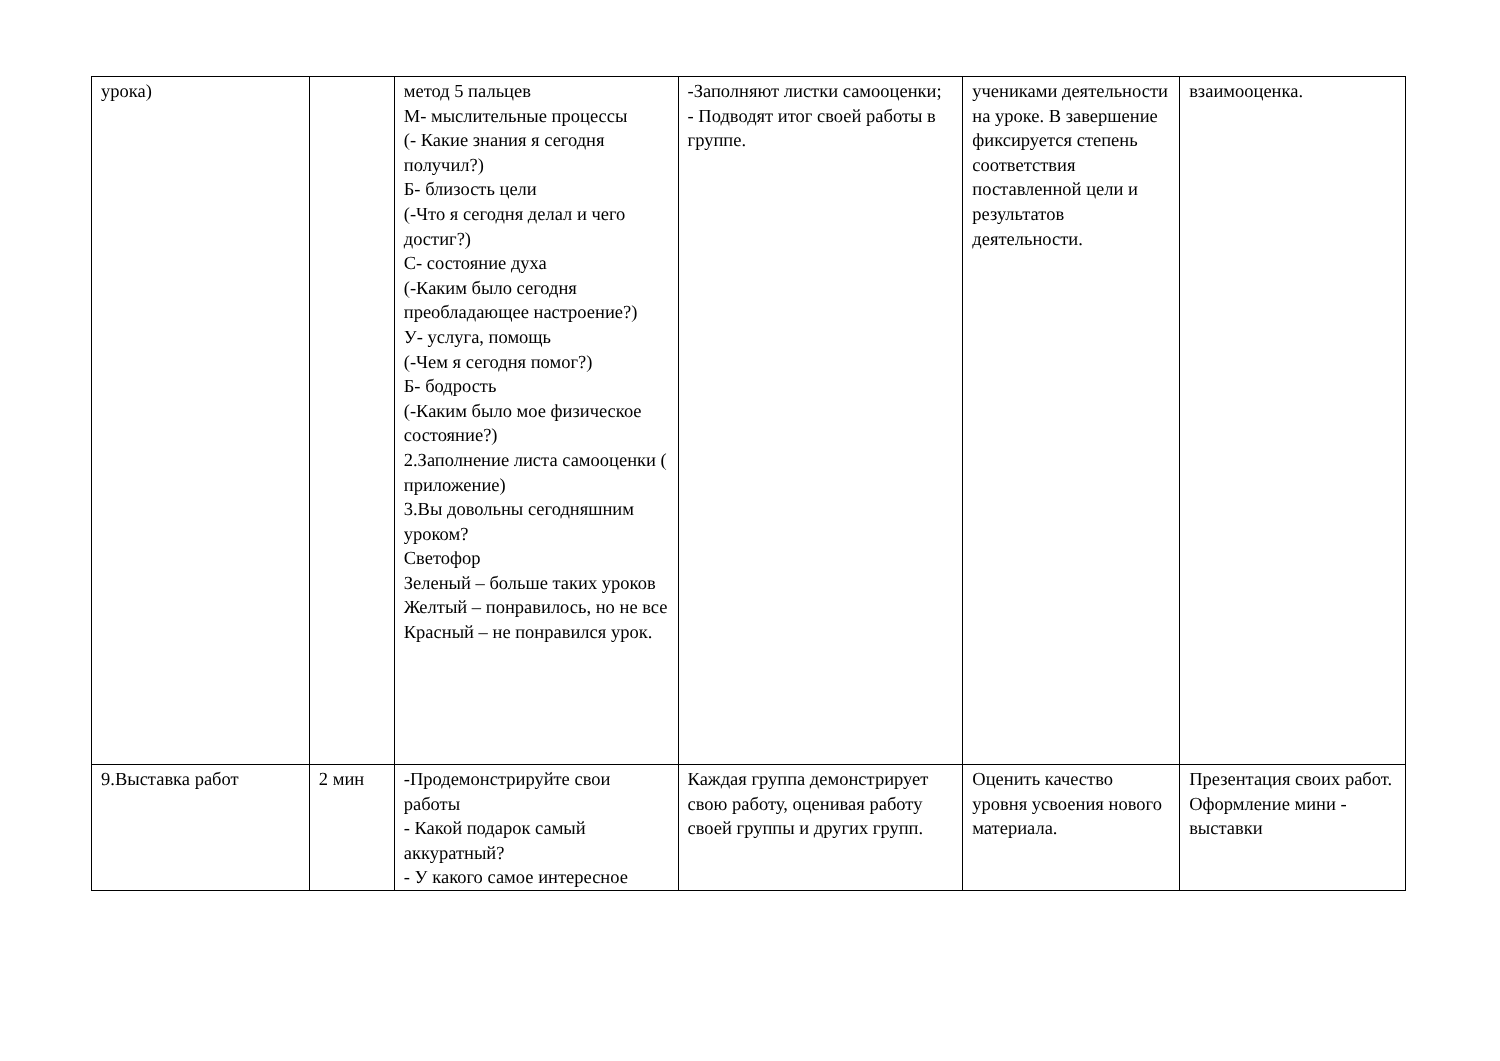| урока) | | метод 5 пальцев М- мыслительные процессы (- Какие знания я сегодня получил?) Б- близость цели (-Что я сегодня делал и чего достиг?) С- состояние духа (-Каким было сегодня преобладающее настроение?) У- услуга, помощь (-Чем я сегодня помог?) Б- бодрость (-Каким было мое физическое состояние?) 2.Заполнение листа самооценки ( приложение) 3.Вы довольны сегодняшним уроком? Светофор Зеленый – больше таких уроков Желтый – понравилось, но не все Красный – не понравился урок. | -Заполняют листки самооценки; - Подводят итог своей работы в группе. | учениками деятельности на уроке. В завершение фиксируется степень соответствия поставленной цели и результатов деятельности. | взаимооценка. |
| 9.Выставка работ | 2 мин | -Продемонстрируйте свои работы - Какой подарок самый аккуратный? - У какого самое интересное | Каждая группа демонстрирует свою работу, оценивая работу своей группы и других групп. | Оценить качество уровня усвоения нового материала. | Презентация своих работ. Оформление мини - выставки |